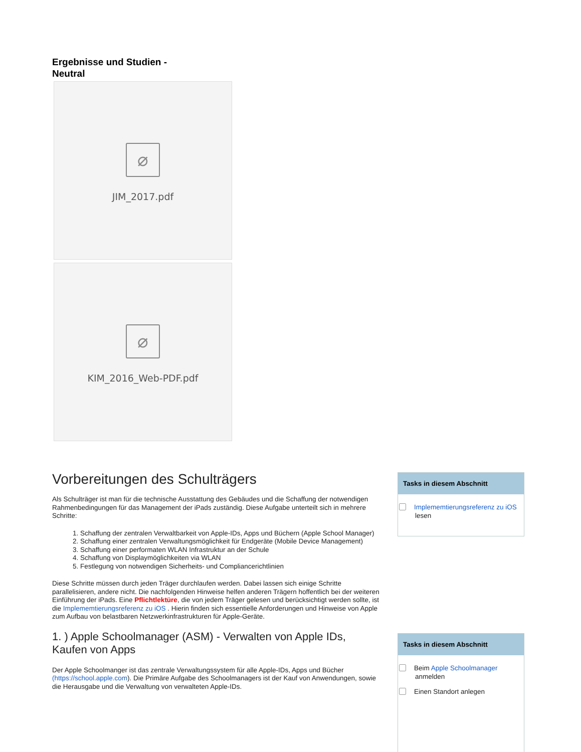Ergebnisse und Studien - Neutral
⌀
JIM_2017.pdf
⌀
KIM_2016_Web-PDF.pdf
Vorbereitungen des Schulträgers
Als Schulträger ist man für die technische Ausstattung des Gebäudes und die Schaffung der notwendigen Rahmenbedingungen für das Management der iPads zuständig. Diese Aufgabe unterteilt sich in mehrere Schritte:
1. Schaffung der zentralen Verwaltbarkeit von Apple-IDs, Apps und Büchern (Apple School Manager)
2. Schaffung einer zentralen Verwaltungsmöglichkeit für Endgeräte (Mobile Device Management)
3. Schaffung einer performaten WLAN Infrastruktur an der Schule
4. Schaffung von Displaymöglichkeiten via WLAN
5. Festlegung von notwendigen Sicherheits- und Compliancerichtlinien
Diese Schritte müssen durch jeden Träger durchlaufen werden. Dabei lassen sich einige Schritte parallelisieren, andere nicht. Die nachfolgenden Hinweise helfen anderen Trägern hoffentlich bei der weiteren Einführung der iPads. Eine Pflichtlektüre, die von jedem Träger gelesen und berücksichtigt werden sollte, ist die Implememtierungsreferenz zu iOS . Hierin finden sich essentielle Anforderungen und Hinweise von Apple zum Aufbau von belastbaren Netzwerkinfrastrukturen für Apple-Geräte.
1. ) Apple Schoolmanager (ASM) - Verwalten von Apple IDs, Kaufen von Apps
Der Apple Schoolmanger ist das zentrale Verwaltungssystem für alle Apple-IDs, Apps und Bücher (https://school.apple.com). Die Primäre Aufgabe des Schoolmanagers ist der Kauf von Anwendungen, sowie die Herausgabe und die Verwaltung von verwalteten Apple-IDs.
Tasks in diesem Abschnitt
Implememtierungsreferenz zu iOS lesen
Tasks in diesem Abschnitt
Beim Apple Schoolmanager anmelden
Einen Standort anlegen